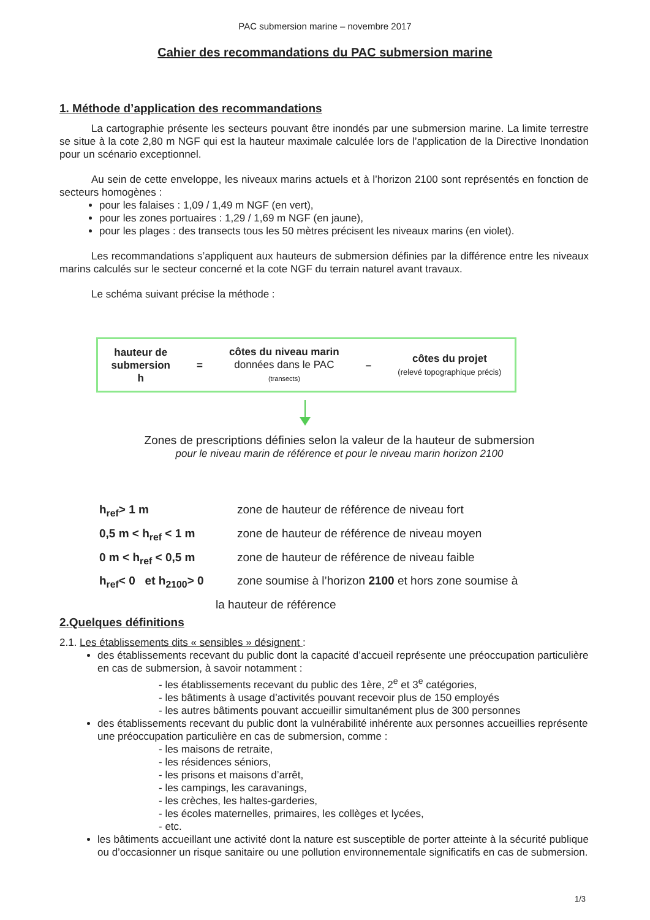PAC submersion marine – novembre 2017
Cahier des recommandations du PAC submersion marine
1. Méthode d’application des recommandations
La cartographie présente les secteurs pouvant être inondés par une submersion marine. La limite terrestre se situe à la cote 2,80 m NGF qui est la hauteur maximale calculée lors de l’application de la Directive Inondation pour un scénario exceptionnel.
Au sein de cette enveloppe, les niveaux marins actuels et à l’horizon 2100 sont représentés en fonction de secteurs homogènes :
pour les falaises : 1,09 / 1,49 m NGF (en vert),
pour les zones portuaires : 1,29 / 1,69 m NGF (en jaune),
pour les plages : des transects tous les 50 mètres précisent les niveaux marins (en violet).
Les recommandations s’appliquent aux hauteurs de submersion définies par la différence entre les niveaux marins calculés sur le secteur concerné et la cote NGF du terrain naturel avant travaux.
Le schéma suivant précise la méthode :
hauteur de
submersion
h
=
côtes du niveau marin
données dans le PAC
(transects)
–
côtes du projet
(relevé topographique précis)
Zones de prescriptions définies selon la valeur de la hauteur de submersion
pour le niveau marin de référence et pour le niveau marin horizon 2100
h<sub>ref</sub>> 1 m zone de hauteur de référence de niveau fort
0,5 m < h<sub>ref</sub> < 1 m zone de hauteur de référence de niveau moyen
0 m < h<sub>ref</sub> < 0,5 m zone de hauteur de référence de niveau faible
h<sub>ref</sub>< 0 et h<sub>2100</sub>> 0 zone soumise à l’horizon 2100 et hors zone soumise à
la hauteur de référence
2.Quelques définitions
2.1. Les établissements dits « sensibles » désignent :
des établissements recevant du public dont la capacité d’accueil représente une préoccupation particulière en cas de submersion, à savoir notamment :
- les établissements recevant du public des 1ère, 2<sup>e</sup> et 3<sup>e</sup> catégories,
- les bâtiments à usage d’activités pouvant recevoir plus de 150 employés
- les autres bâtiments pouvant accueillir simultanément plus de 300 personnes
des établissements recevant du public dont la vulnérabilité inhérente aux personnes accueillies représente une préoccupation particulière en cas de submersion, comme :
- les maisons de retraite,
- les résidences séniors,
- les prisons et maisons d’arrêt,
- les campings, les caravanings,
- les crèches, les haltes-garderies,
- les écoles maternelles, primaires, les collèges et lycées,
- etc.
les bâtiments accueillant une activité dont la nature est susceptible de porter atteinte à la sécurité publique ou d’occasionner un risque sanitaire ou une pollution environnementale significatifs en cas de submersion.
1/3